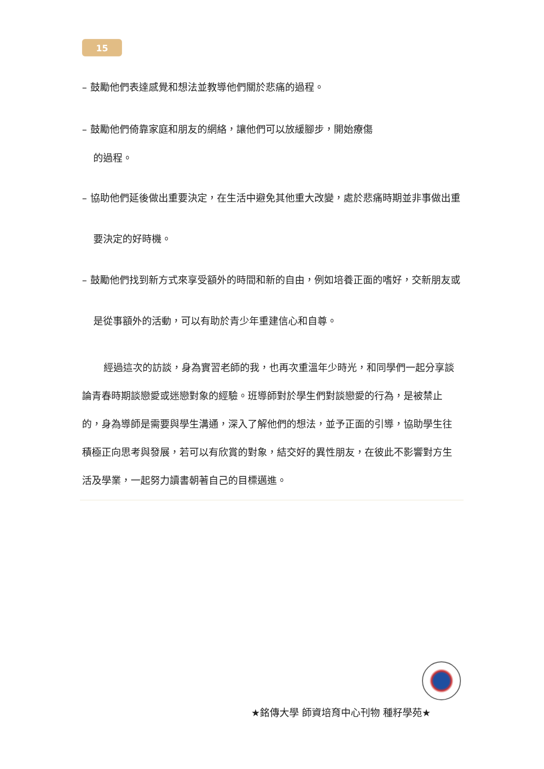15
– 鼓勵他們表達感覺和想法並教導他們關於悲痛的過程。
– 鼓勵他們倚靠家庭和朋友的網絡，讓他們可以放緩腳步，開始療傷
的過程。
– 協助他們延後做出重要決定，在生活中避免其他重大改變，處於悲痛時期並非事做出重要決定的好時機。
– 鼓勵他們找到新方式來享受額外的時間和新的自由，例如培養正面的嗜好，交新朋友或是從事額外的活動，可以有助於青少年重建信心和自尊。
經過這次的訪談，身為實習老師的我，也再次重溫年少時光，和同學們一起分享談論青春時期談戀愛或迷戀對象的經驗。班導師對於學生們對談戀愛的行為，是被禁止的，身為導師是需要與學生溝通，深入了解他們的想法，並予正面的引導，協助學生往積極正向思考與發展，若可以有欣賞的對象，結交好的異性朋友，在彼此不影響對方生活及學業，一起努力讀書朝著自己的目標邁進。
★銘傳大學 師資培育中心刊物 種籽學苑★